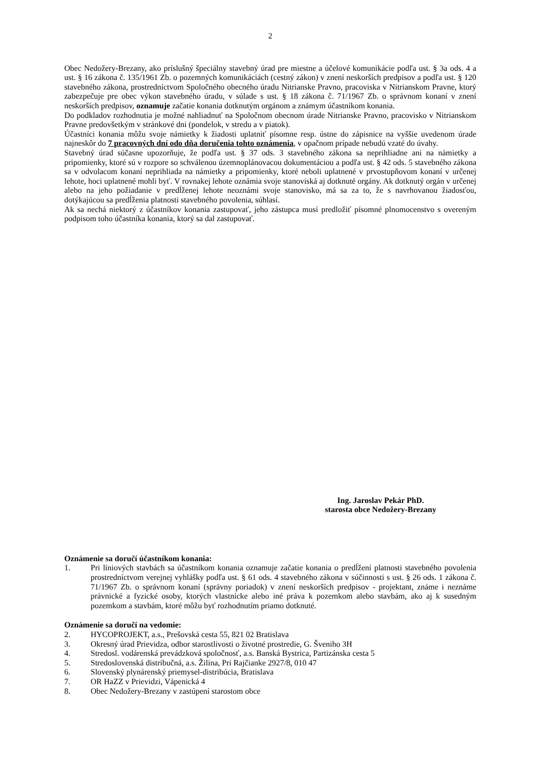2
Obec Nedožery-Brezany, ako príslušný špeciálny stavebný úrad pre miestne a účelové komunikácie podľa ust. § 3a ods. 4 a ust. § 16 zákona č. 135/1961 Zb. o pozemných komunikáciách (cestný zákon) v znení neskorších predpisov a podľa ust. § 120 stavebného zákona, prostredníctvom Spoločného obecného úradu Nitrianske Pravno, pracoviska v Nitrianskom Pravne, ktorý zabezpečuje pre obec výkon stavebného úradu, v súlade s ust. § 18 zákona č. 71/1967 Zb. o správnom konaní v znení neskorších predpisov, oznamuje začatie konania dotknutým orgánom a známym účastníkom konania.
Do podkladov rozhodnutia je možné nahliadnuť na Spoločnom obecnom úrade Nitrianske Pravno, pracovisko v Nitrianskom Pravne predovšetkým v stránkové dni (pondelok, v stredu a v piatok).
Účastníci konania môžu svoje námietky k žiadosti uplatniť písomne resp. ústne do zápisnice na vyššie uvedenom úrade najneskôr do 7 pracovných dní odo dňa doručenia tohto oznámenia, v opačnom prípade nebudú vzaté do úvahy.
Stavebný úrad súčasne upozorňuje, že podľa ust. § 37 ods. 3 stavebného zákona sa neprihliadne ani na námietky a pripomienky, ktoré sú v rozpore so schválenou územnoplánovacou dokumentáciou a podľa ust. § 42 ods. 5 stavebného zákona sa v odvolacom konaní neprihliada na námietky a pripomienky, ktoré neboli uplatnené v prvostupňovom konaní v určenej lehote, hoci uplatnené mohli byť. V rovnakej lehote oznámia svoje stanoviská aj dotknuté orgány. Ak dotknutý orgán v určenej alebo na jeho požiadanie v predĺženej lehote neoznámi svoje stanovisko, má sa za to, že s navrhovanou žiadosťou, dotýkajúcou sa predĺženia platnosti stavebného povolenia, súhlasí.
Ak sa nechá niektorý z účastníkov konania zastupovať, jeho zástupca musí predložiť písomné plnomocenstvo s overeným podpisom toho účastníka konania, ktorý sa dal zastupovať.
Ing. Jaroslav Pekár PhD.
starosta obce Nedožery-Brezany
Oznámenie sa doručí účastníkom konania:
1. Pri líniových stavbách sa účastníkom konania oznamuje začatie konania o predĺžení platnosti stavebného povolenia prostredníctvom verejnej vyhlášky podľa ust. § 61 ods. 4 stavebného zákona v súčinnosti s ust. § 26 ods. 1 zákona č. 71/1967 Zb. o správnom konaní (správny poriadok) v znení neskorších predpisov - projektant, známe i neznáme právnické a fyzické osoby, ktorých vlastnícke alebo iné práva k pozemkom alebo stavbám, ako aj k susedným pozemkom a stavbám, ktoré môžu byť rozhodnutím priamo dotknuté.
Oznámenie sa doručí na vedomie:
2. HYCOPROJEKT, a.s., Prešovská cesta 55, 821 02 Bratislava
3. Okresný úrad Prievidza, odbor starostlivosti o životné prostredie, G. Šveniho 3H
4. Stredosl. vodárenská prevádzková spoločnosť, a.s. Banská Bystrica, Partizánska cesta 5
5. Stredoslovenská distribučná, a.s. Žilina, Pri Rajčianke 2927/8, 010 47
6. Slovenský plynárenský priemysel-distribúcia, Bratislava
7. OR HaZZ v Prievidzi, Vápenická 4
8. Obec Nedožery-Brezany v zastúpení starostom obce